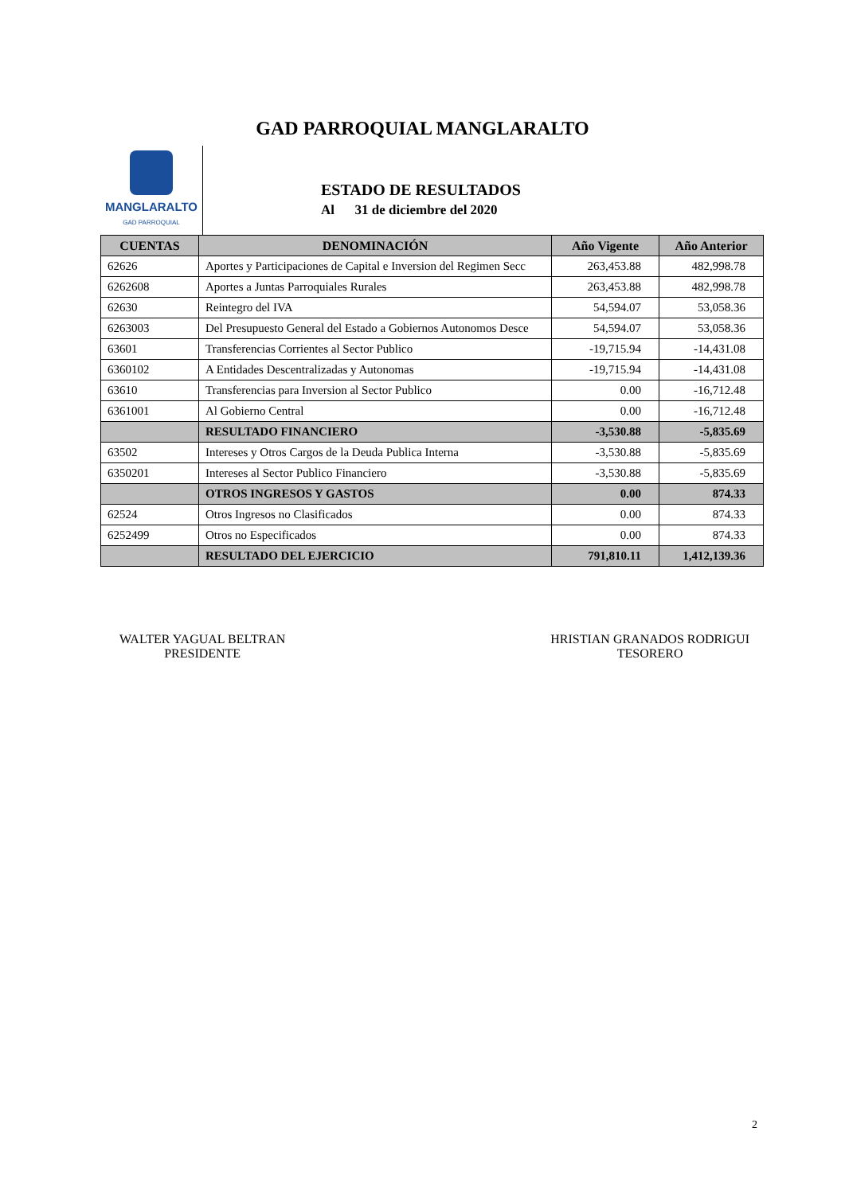GAD PARROQUIAL MANGLARALTO
MANGLARALTO
GAD PARROQUIAL
ESTADO DE RESULTADOS
Al 31 de diciembre del 2020
| CUENTAS | DENOMINACIÓN | Año Vigente | Año Anterior |
| --- | --- | --- | --- |
| 62626 | Aportes y Participaciones de Capital e Inversion del Regimen Secc | 263,453.88 | 482,998.78 |
| 6262608 | Aportes a Juntas Parroquiales Rurales | 263,453.88 | 482,998.78 |
| 62630 | Reintegro del IVA | 54,594.07 | 53,058.36 |
| 6263003 | Del Presupuesto General del Estado a Gobiernos Autonomos Desce | 54,594.07 | 53,058.36 |
| 63601 | Transferencias Corrientes al Sector Publico | -19,715.94 | -14,431.08 |
| 6360102 | A Entidades Descentralizadas y Autonomas | -19,715.94 | -14,431.08 |
| 63610 | Transferencias para Inversion al Sector Publico | 0.00 | -16,712.48 |
| 6361001 | Al Gobierno Central | 0.00 | -16,712.48 |
| | RESULTADO FINANCIERO | -3,530.88 | -5,835.69 |
| 63502 | Intereses y Otros Cargos de la Deuda Publica Interna | -3,530.88 | -5,835.69 |
| 6350201 | Intereses al Sector Publico Financiero | -3,530.88 | -5,835.69 |
| | OTROS INGRESOS Y GASTOS | 0.00 | 874.33 |
| 62524 | Otros Ingresos no Clasificados | 0.00 | 874.33 |
| 6252499 | Otros no Especificados | 0.00 | 874.33 |
| | RESULTADO DEL EJERCICIO | 791,810.11 | 1,412,139.36 |
WALTER YAGUAL BELTRAN
PRESIDENTE
HRISTIAN GRANADOS RODRIGUI
TESORERO
2